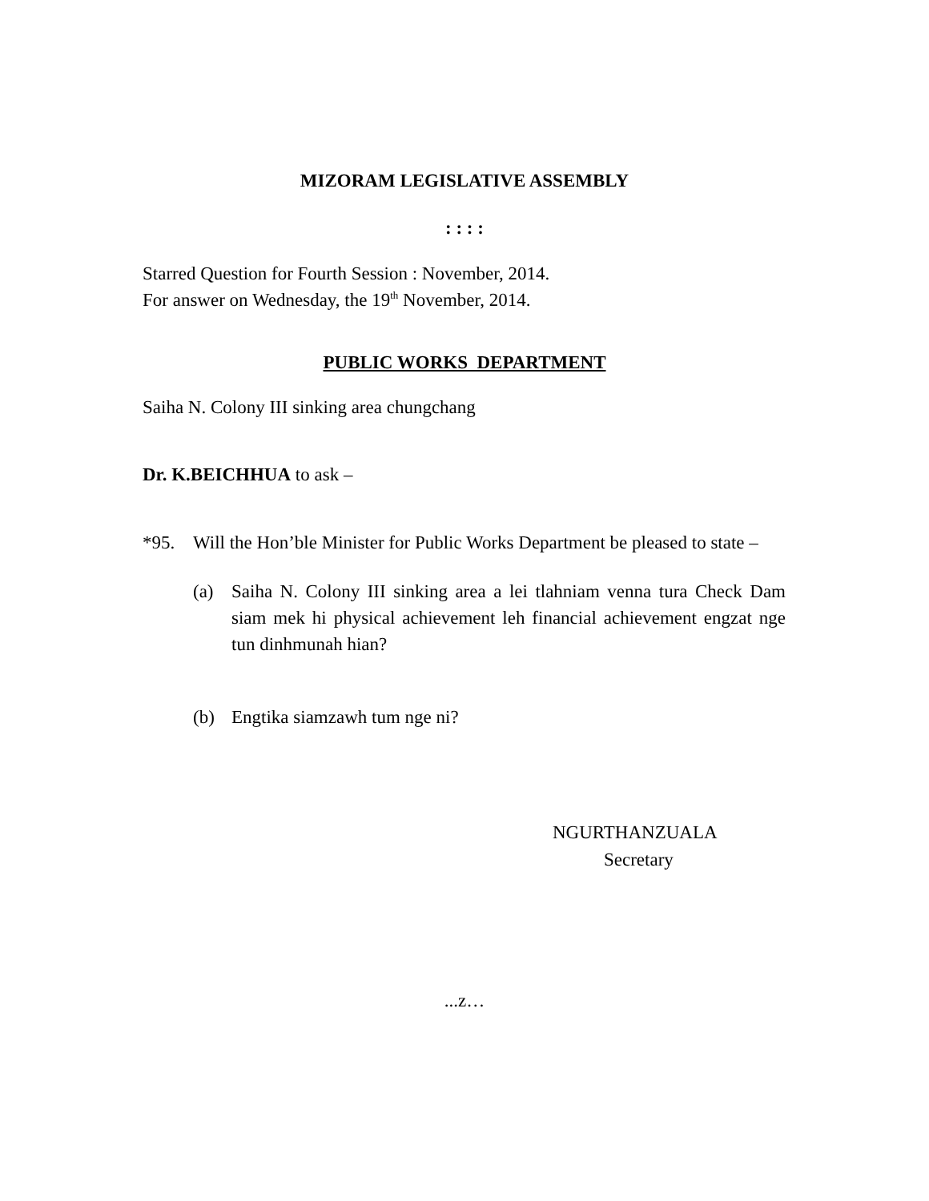MIZORAM LEGISLATIVE ASSEMBLY
: : : :
Starred Question for Fourth Session : November, 2014.
For answer on Wednesday, the 19<sup>th</sup> November, 2014.
PUBLIC WORKS DEPARTMENT
Saiha N. Colony III sinking area chungchang
Dr. K.BEICHHUA to ask –
*95. Will the Hon’ble Minister for Public Works Department be pleased to state –
(a) Saiha N. Colony III sinking area a lei tlahniam venna tura Check Dam siam mek hi physical achievement leh financial achievement engzat nge tun dinhmunah hian?
(b) Engtika siamzawh tum nge ni?
NGURTHANZUALA
Secretary
...z…